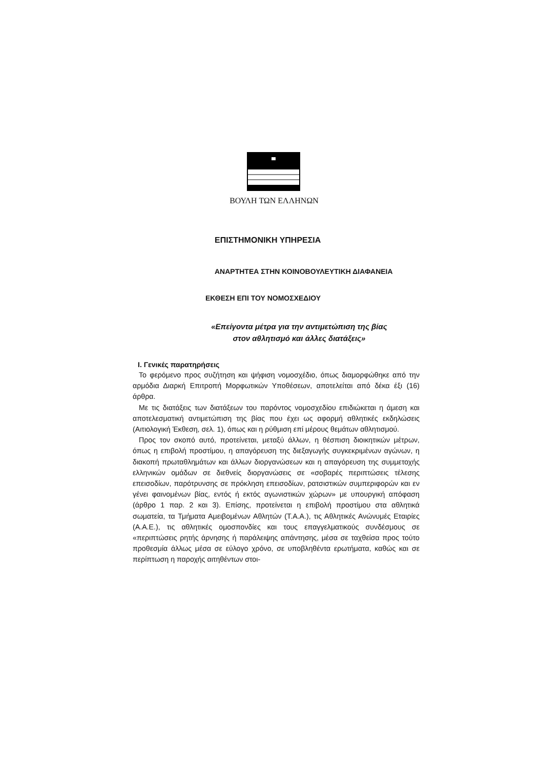ΒΟΥΛΗ ΤΩΝ ΕΛΛΗΝΩΝ
ΕΠΙΣΤΗΜΟΝΙΚΗ ΥΠΗΡΕΣΙΑ
ΑΝΑΡΤΗΤΕΑ ΣΤΗΝ ΚΟΙΝΟΒΟΥΛΕΥΤΙΚΗ ΔΙΑΦΑΝΕΙΑ
ΕΚΘΕΣΗ ΕΠΙ ΤΟΥ ΝΟΜΟΣΧΕΔΙΟΥ
«Επείγοντα μέτρα για την αντιμετώπιση της βίας
στον αθλητισμό και άλλες διατάξεις»
Ι. Γενικές παρατηρήσεις
Το φερόμενο προς συζήτηση και ψήφιση νομοσχέδιο, όπως διαμορφώθηκε από την αρμόδια Διαρκή Επιτροπή Μορφωτικών Υποθέσεων, αποτελείται από δέκα έξι (16) άρθρα.
Με τις διατάξεις των διατάξεων του παρόντος νομοσχεδίου επιδιώκεται η άμεση και αποτελεσματική αντιμετώπιση της βίας που έχει ως αφορμή αθλητικές εκδηλώσεις (Αιτιολογική Έκθεση, σελ. 1), όπως και η ρύθμιση επί μέρους θεμάτων αθλητισμού.
Προς τον σκοπό αυτό, προτείνεται, μεταξύ άλλων, η θέσπιση διοικητικών μέτρων, όπως η επιβολή προστίμου, η απαγόρευση της διεξαγωγής συγκεκριμένων αγώνων, η διακοπή πρωταθλημάτων και άλλων διοργανώσεων και η απαγόρευση της συμμετοχής ελληνικών ομάδων σε διεθνείς διοργανώσεις σε «σοβαρές περιπτώσεις τέλεσης επεισοδίων, παρότρυνσης σε πρόκληση επεισοδίων, ρατσιστικών συμπεριφορών και εν γένει φαινομένων βίας, εντός ή εκτός αγωνιστικών χώρων» με υπουργική απόφαση (άρθρο 1 παρ. 2 και 3). Επίσης, προτείνεται η επιβολή προστίμου στα αθλητικά σωματεία, τα Τμήματα Αμειβομένων Αθλητών (Τ.Α.Α.), τις Αθλητικές Ανώνυμές Εταιρίες (Α.Α.Ε.), τις αθλητικές ομοσπονδίες και τους επαγγελματικούς συνδέσμους σε «περιπτώσεις ρητής άρνησης ή παράλειψης απάντησης, μέσα σε ταχθείσα προς τούτο προθεσμία άλλως μέσα σε εύλογο χρόνο, σε υποβληθέντα ερωτήματα, καθώς και σε περίπτωση η παροχής αιτηθέντων στοι-